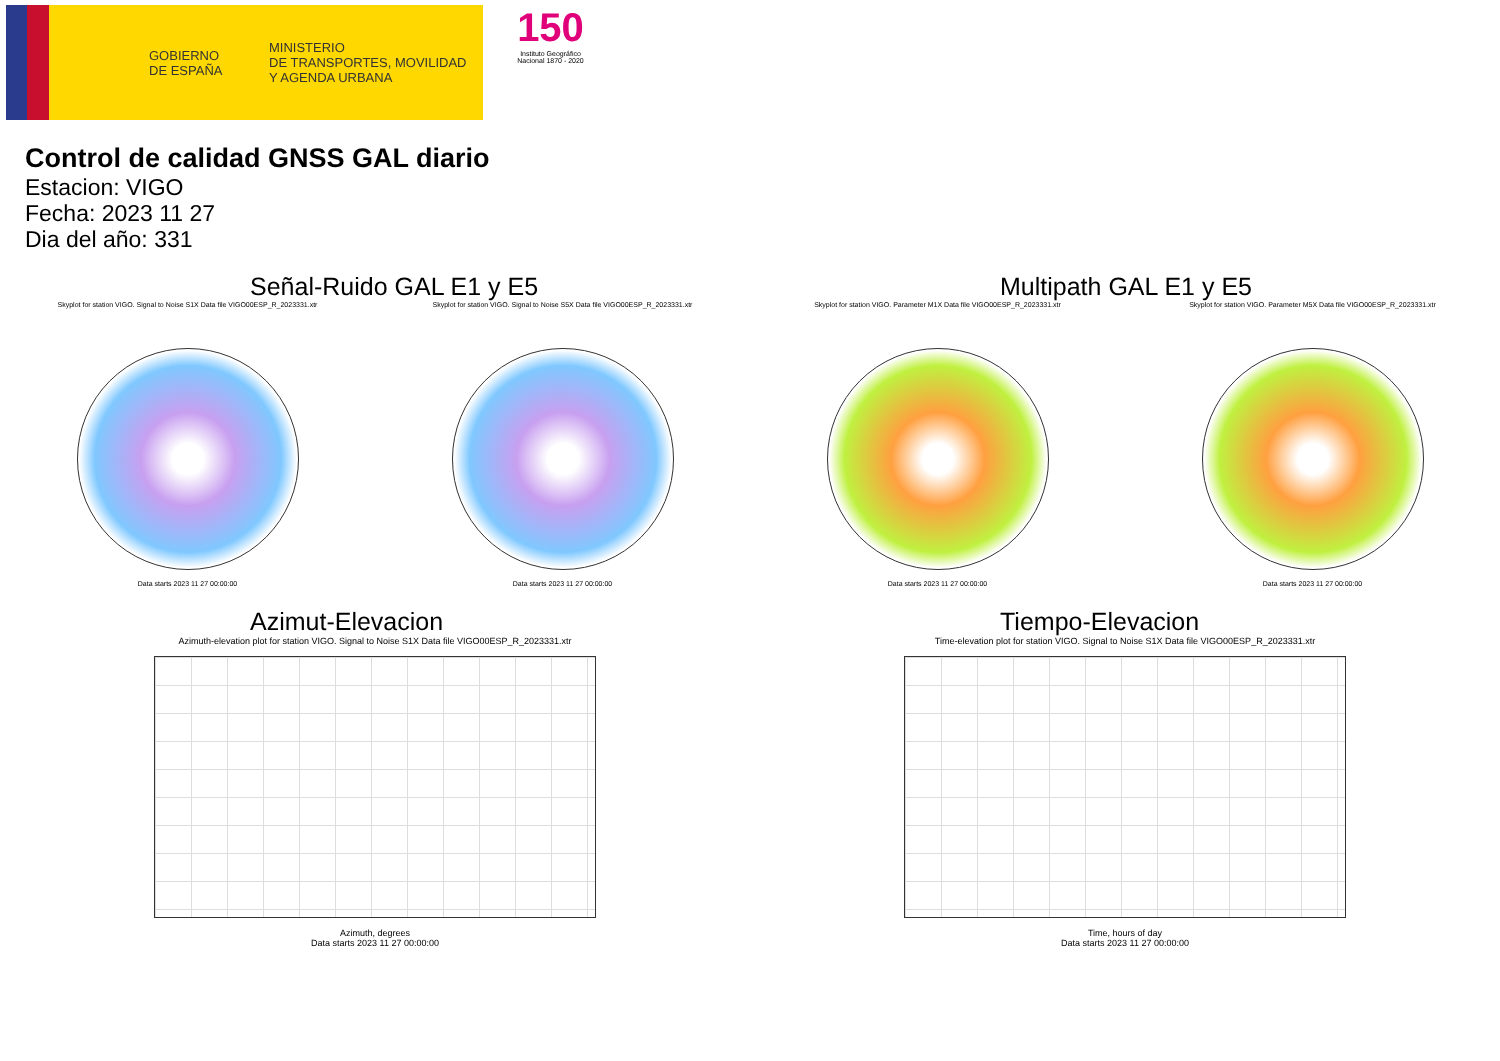GOBIERNO
DE ESPAÑA
MINISTERIO
DE TRANSPORTES, MOVILIDAD
Y AGENDA URBANA
150
Instituto Geográfico Nacional 1870 - 2020
Control de calidad GNSS GAL diario
Estacion: VIGO
Fecha: 2023 11 27
Dia del año: 331
Señal-Ruido GAL E1 y E5
Skyplot for station VIGO. Signal to Noise S1X Data file VIGO00ESP_R_2023331.xtr
Data starts 2023 11 27 00:00:00
Skyplot for station VIGO. Signal to Noise S5X Data file VIGO00ESP_R_2023331.xtr
Data starts 2023 11 27 00:00:00
Multipath GAL E1 y E5
Skyplot for station VIGO. Parameter M1X Data file VIGO00ESP_R_2023331.xtr
Data starts 2023 11 27 00:00:00
Skyplot for station VIGO. Parameter M5X Data file VIGO00ESP_R_2023331.xtr
Data starts 2023 11 27 00:00:00
Azimut-Elevacion
Azimuth-elevation plot for station VIGO. Signal to Noise S1X Data file VIGO00ESP_R_2023331.xtr
Azimuth, degrees
Data starts 2023 11 27 00:00:00
Tiempo-Elevacion
Time-elevation plot for station VIGO. Signal to Noise S1X Data file VIGO00ESP_R_2023331.xtr
Time, hours of day
Data starts 2023 11 27 00:00:00